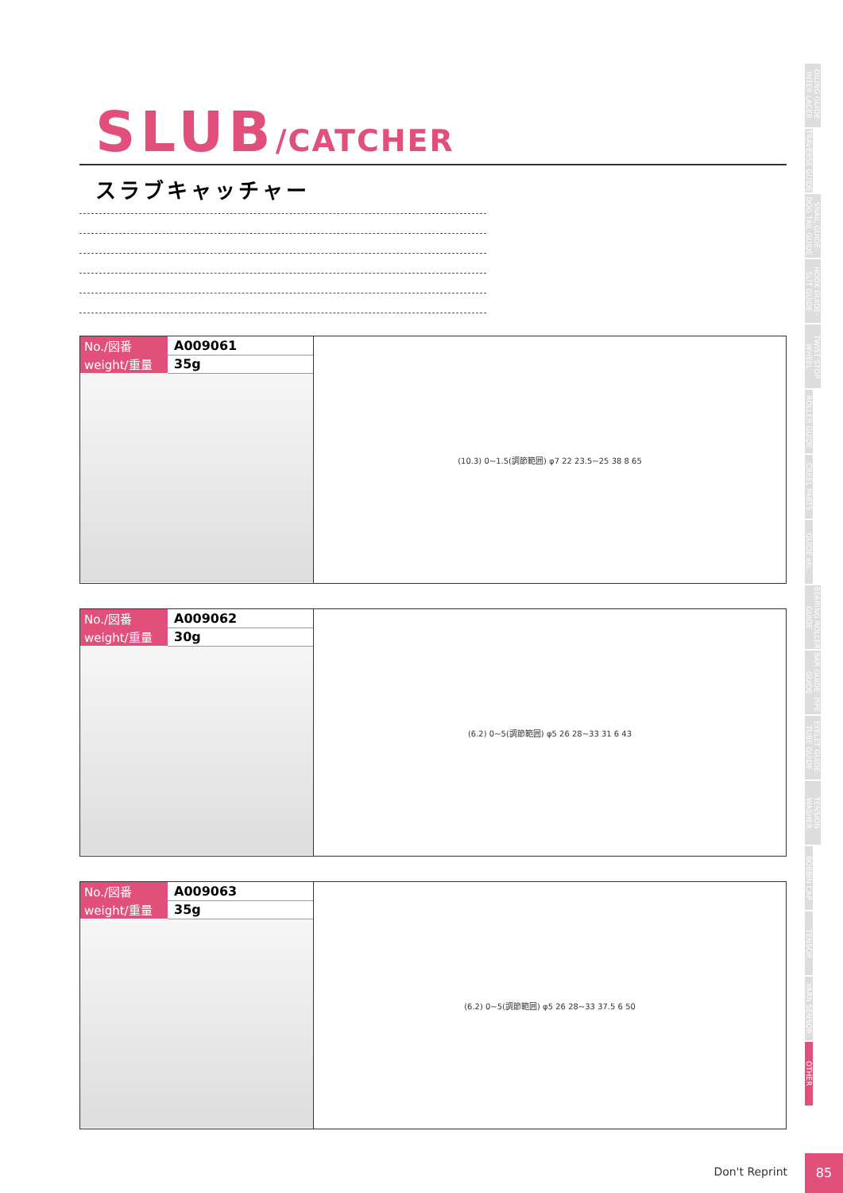OILING GUIDE· INTER LACER
TRAVERSE GUIDE
SNAIL GUIDE· DOG TAIL GUIDE
HOOK GUIDE· SLIT GUIDE
TWIST STOP WHEEL
ROLLER GUIDE
CREEL PARTS
GUIDE etc.
BEARING ROLLER GUIDE
BAR GUIDE· PIPE GUIDE
EYELET GUIDE· TUBE GUIDE
TENSION WASHER
BOBBIN CAP
TENSOR
YARN SENSOR
OTHER
SLUB/CATCHER
スラブキャッチャー
| No./図番 | A009061 |
| weight/重量 | 35g |
(10.3) 0~1.5(調節範囲) φ7 22 23.5~25 38 8 65
| No./図番 | A009062 |
| weight/重量 | 30g |
(6.2) 0~5(調節範囲) φ5 26 28~33 31 6 43
| No./図番 | A009063 |
| weight/重量 | 35g |
(6.2) 0~5(調節範囲) φ5 26 28~33 37.5 6 50
Don't Reprint
85